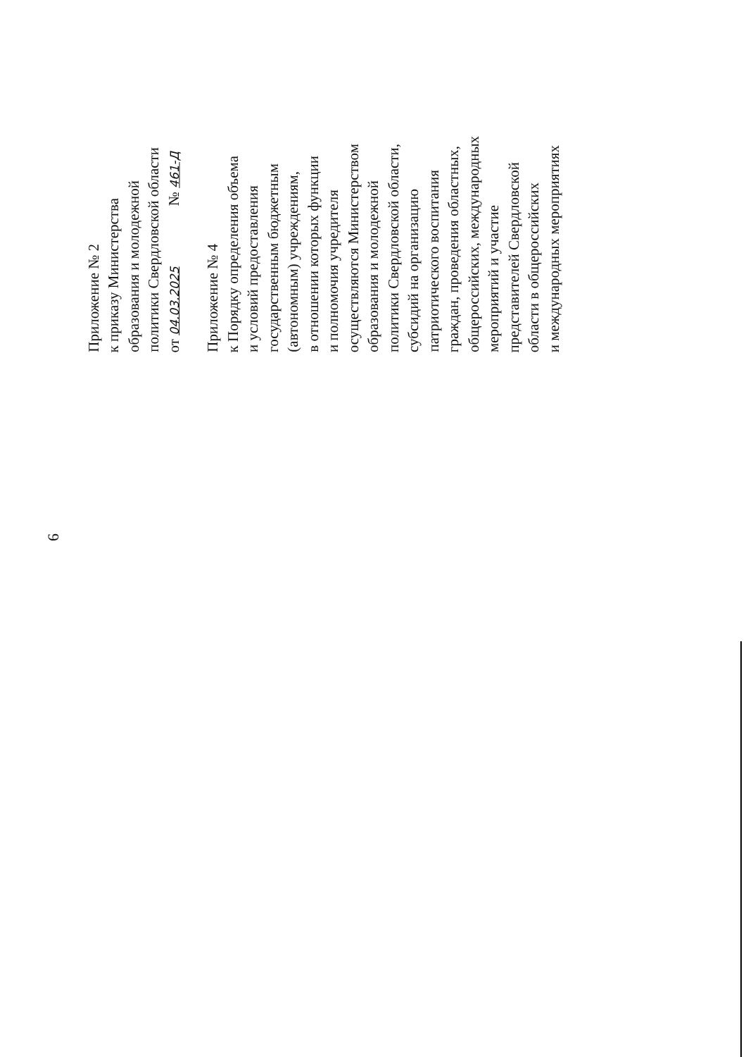6
Приложение № 2
к приказу Министерства
образования и молодежной
политики Свердловской области
от 04.03.2025 № 461-Д
Приложение № 4
к Порядку определения объема
и условий предоставления
государственным бюджетным
(автономным) учреждениям,
в отношении которых функции
и полномочия учредителя
осуществляются Министерством
образования и молодежной
политики Свердловской области,
субсидий на организацию
патриотического воспитания
граждан, проведения областных,
общероссийских, международных
мероприятий и участие
представителей Свердловской
области в общероссийских
и международных мероприятиях